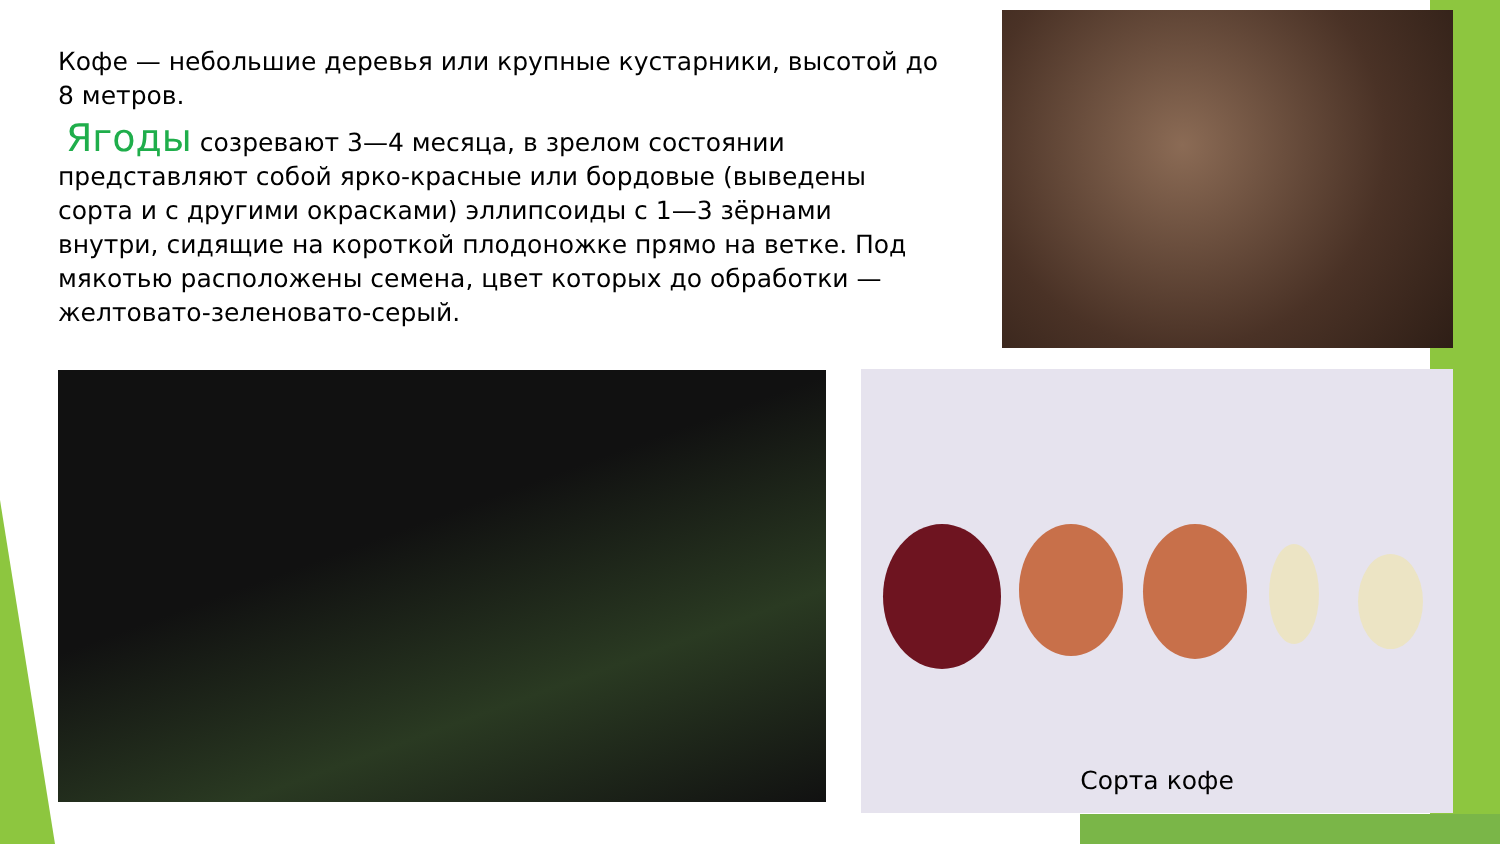Кофе — небольшие деревья или крупные кустарники, высотой до 8 метров.
Ягоды созревают 3—4 месяца, в зрелом состоянии представляют собой ярко-красные или бордовые (выведены сорта и с другими окрасками) эллипсоиды с 1—3 зёрнами внутри, сидящие на короткой плодоножке прямо на ветке. Под мякотью расположены семена, цвет которых до обработки — желтовато-зеленовато-серый.
Сорта кофе